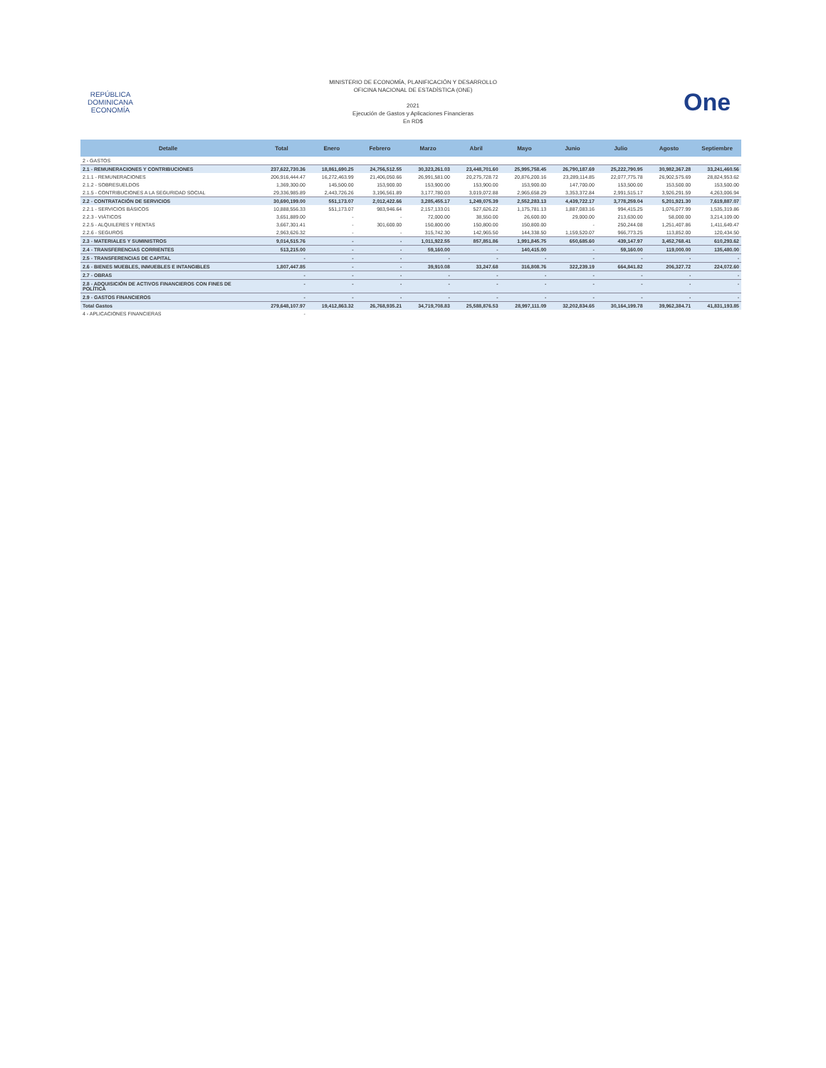REPÚBLICA DOMINICANA
ECONOMÍA
MINISTERIO DE ECONOMÍA, PLANIFICACIÓN Y DESARROLLO
OFICINA NACIONAL DE ESTADÍSTICA (ONE)
2021
Ejecución de Gastos y Aplicaciones Financieras
En RD$
One
| Detalle | Total | Enero | Febrero | Marzo | Abril | Mayo | Junio | Julio | Agosto | Septiembre |
| --- | --- | --- | --- | --- | --- | --- | --- | --- | --- | --- |
| 2 - GASTOS | | | | | | | | | | |
| 2.1 - REMUNERACIONES Y CONTRIBUCIONES | 237,622,730.36 | 18,861,690.25 | 24,756,512.55 | 30,323,261.03 | 23,448,701.60 | 25,995,758.45 | 26,790,187.69 | 25,222,790.95 | 30,982,367.28 | 33,241,460.56 |
| 2.1.1 - REMUNERACIONES | 206,916,444.47 | 16,272,463.99 | 21,406,050.66 | 26,991,581.00 | 20,275,728.72 | 20,876,200.16 | 23,289,114.85 | 22,077,775.78 | 26,902,575.69 | 28,824,953.62 |
| 2.1.2 - SOBRESUELDOS | 1,369,300.00 | 145,500.00 | 153,900.00 | 153,900.00 | 153,900.00 | 153,900.00 | 147,700.00 | 153,500.00 | 153,500.00 | 153,500.00 |
| 2.1.5 - CONTRIBUCIONES A LA SEGURIDAD SOCIAL | 29,336,985.89 | 2,443,726.26 | 3,196,561.89 | 3,177,780.03 | 3,019,072.88 | 2,965,658.29 | 3,353,372.84 | 2,991,515.17 | 3,926,291.59 | 4,263,006.94 |
| 2.2 - CONTRATACIÓN DE SERVICIOS | 30,690,199.00 | 551,173.07 | 2,012,422.66 | 3,285,455.17 | 1,249,075.39 | 2,552,283.13 | 4,439,722.17 | 3,778,259.04 | 5,201,921.30 | 7,619,887.07 |
| 2.2.1 - SERVICIOS BÁSICOS | 10,888,556.33 | 551,173.07 | 983,946.64 | 2,157,133.01 | 527,626.22 | 1,175,781.13 | 1,887,083.16 | 994,415.25 | 1,076,077.99 | 1,535,319.86 |
| 2.2.3 - VIÁTICOS | 3,651,889.00 | - | - | 72,000.00 | 38,550.00 | 26,600.00 | 29,000.00 | 213,630.00 | 58,000.00 | 3,214,109.00 |
| 2.2.5 - ALQUILERES Y RENTAS | 3,667,301.41 | - | 301,600.00 | 150,800.00 | 150,800.00 | 150,800.00 | - | 250,244.08 | 1,251,407.86 | 1,411,649.47 |
| 2.2.6 - SEGUROS | 2,963,626.32 | - | - | 315,742.30 | 142,965.50 | 144,338.50 | 1,159,520.07 | 966,773.25 | 113,852.00 | 120,434.50 |
| 2.3 - MATERIALES Y SUMINISTROS | 9,014,515.76 | - | - | 1,011,922.55 | 857,851.86 | 1,991,845.75 | 650,685.60 | 439,147.97 | 3,452,768.41 | 610,293.62 |
| 2.4 - TRANSFERENCIAS CORRIENTES | 513,215.00 | - | - | 59,160.00 | - | 140,415.00 | - | 59,160.00 | 119,000.00 | 135,480.00 |
| 2.5 - TRANSFERENCIAS DE CAPITAL | - | - | - | - | - | - | - | - | - | - |
| 2.6 - BIENES MUEBLES, INMUEBLES E INTANGIBLES | 1,807,447.85 | - | - | 39,910.08 | 33,247.68 | 316,808.76 | 322,239.19 | 664,841.82 | 206,327.72 | 224,072.60 |
| 2.7 - OBRAS | - | - | - | - | - | - | - | - | - | - |
| 2.8 - ADQUISICIÓN DE ACTIVOS FINANCIEROS CON FINES DE POLÍTICA | - | - | - | - | - | - | - | - | - | - |
| 2.9 - GASTOS FINANCIEROS | - | - | - | - | - | - | - | - | - | - |
| Total Gastos | 279,648,107.97 | 19,412,863.32 | 26,768,935.21 | 34,719,708.83 | 25,588,876.53 | 28,997,111.09 | 32,202,834.65 | 30,164,199.78 | 39,962,384.71 | 41,831,193.85 |
| 4 - APLICACIONES FINANCIERAS | - | | | | | | | | | |